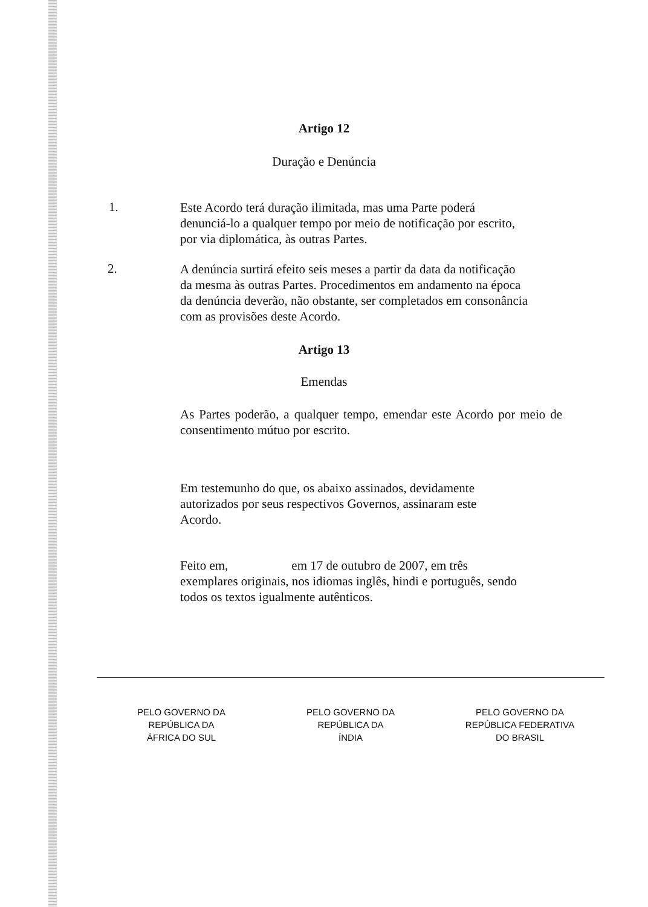Artigo 12
Duração e Denúncia
1.
Este Acordo terá duração ilimitada, mas uma Parte poderá denunciá-lo a qualquer tempo por meio de notificação por escrito, por via diplomática, às outras Partes.
2.
A denúncia surtirá efeito seis meses a partir da data da notificação da mesma às outras Partes. Procedimentos em andamento na época da denúncia deverão, não obstante, ser completados em consonância com as provisões deste Acordo.
Artigo 13
Emendas
As Partes poderão, a qualquer tempo, emendar este Acordo por meio de consentimento mútuo por escrito.
Em testemunho do que, os abaixo assinados, devidamente autorizados por seus respectivos Governos, assinaram este Acordo.
Feito em, em 17 de outubro de 2007, em três exemplares originais, nos idiomas inglês, hindi e português, sendo todos os textos igualmente autênticos.
PELO GOVERNO DA
REPÚBLICA DA
ÁFRICA DO SUL
PELO GOVERNO DA
REPÚBLICA DA
ÍNDIA
PELO GOVERNO DA
REPÚBLICA FEDERATIVA
DO BRASIL